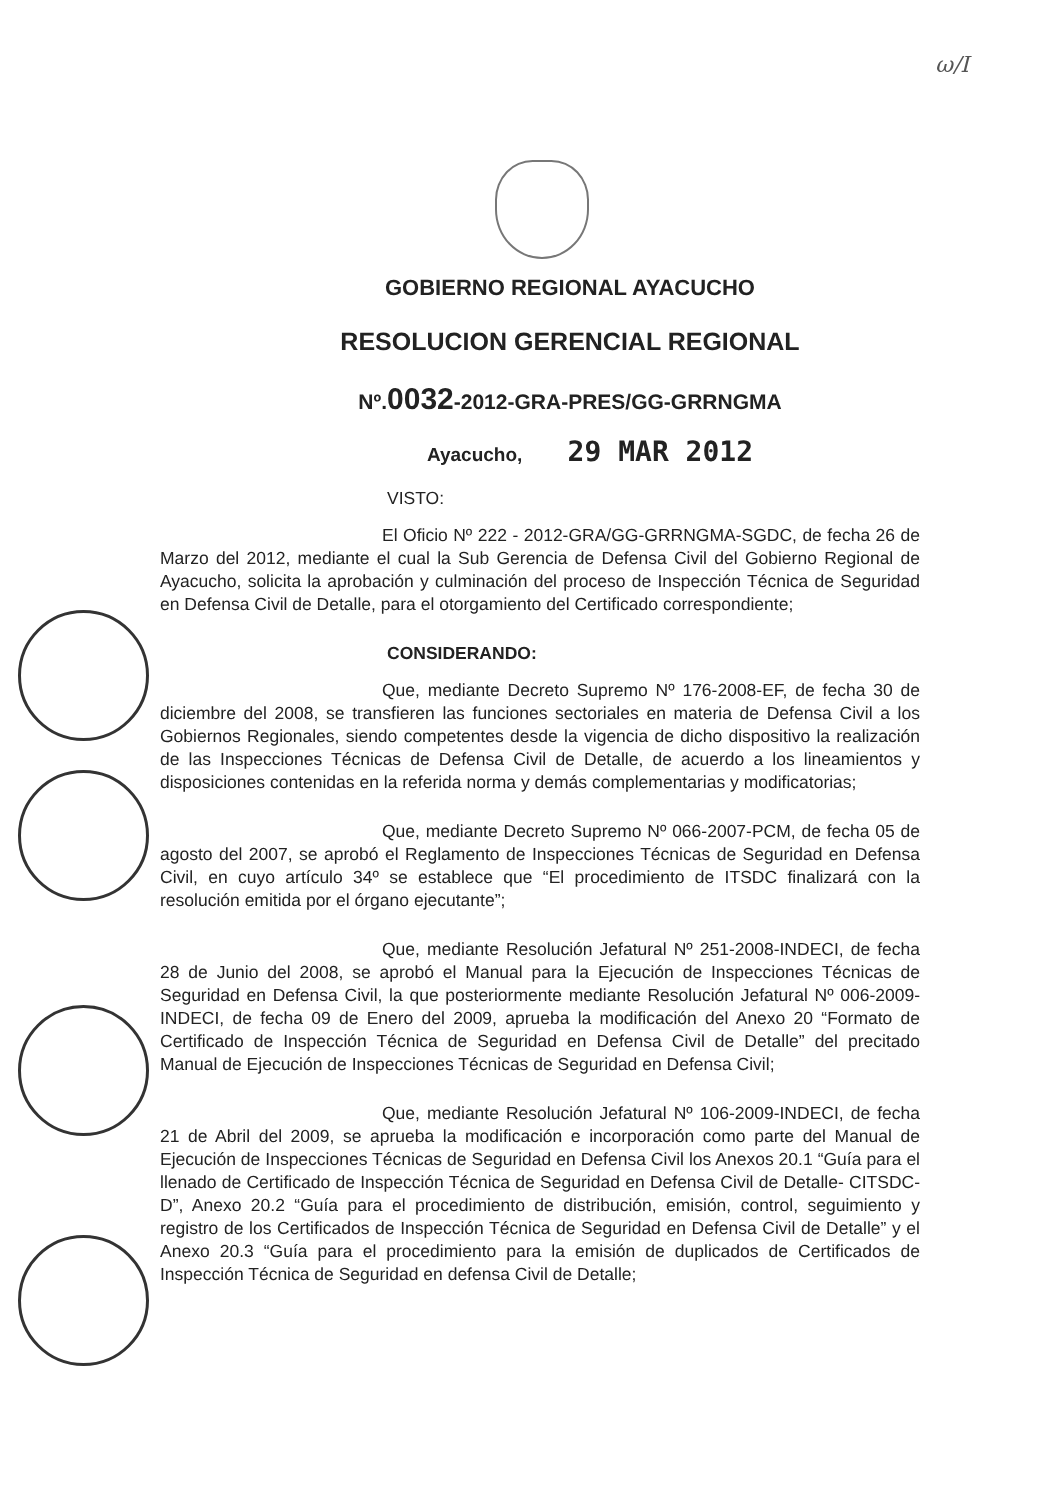ω/I
GOBIERNO REGIONAL AYACUCHO
RESOLUCION GERENCIAL REGIONAL
Nº.0032-2012-GRA-PRES/GG-GRRNGMA
Ayacucho, 29 MAR 2012
VISTO:
El Oficio Nº 222 - 2012-GRA/GG-GRRNGMA-SGDC, de fecha 26 de Marzo del 2012, mediante el cual la Sub Gerencia de Defensa Civil del Gobierno Regional de Ayacucho, solicita la aprobación y culminación del proceso de Inspección Técnica de Seguridad en Defensa Civil de Detalle, para el otorgamiento del Certificado correspondiente;
CONSIDERANDO:
Que, mediante Decreto Supremo Nº 176-2008-EF, de fecha 30 de diciembre del 2008, se transfieren las funciones sectoriales en materia de Defensa Civil a los Gobiernos Regionales, siendo competentes desde la vigencia de dicho dispositivo la realización de las Inspecciones Técnicas de Defensa Civil de Detalle, de acuerdo a los lineamientos y disposiciones contenidas en la referida norma y demás complementarias y modificatorias;
Que, mediante Decreto Supremo Nº 066-2007-PCM, de fecha 05 de agosto del 2007, se aprobó el Reglamento de Inspecciones Técnicas de Seguridad en Defensa Civil, en cuyo artículo 34º se establece que “El procedimiento de ITSDC finalizará con la resolución emitida por el órgano ejecutante”;
Que, mediante Resolución Jefatural Nº 251-2008-INDECI, de fecha 28 de Junio del 2008, se aprobó el Manual para la Ejecución de Inspecciones Técnicas de Seguridad en Defensa Civil, la que posteriormente mediante Resolución Jefatural Nº 006-2009-INDECI, de fecha 09 de Enero del 2009, aprueba la modificación del Anexo 20 “Formato de Certificado de Inspección Técnica de Seguridad en Defensa Civil de Detalle” del precitado Manual de Ejecución de Inspecciones Técnicas de Seguridad en Defensa Civil;
Que, mediante Resolución Jefatural Nº 106-2009-INDECI, de fecha 21 de Abril del 2009, se aprueba la modificación e incorporación como parte del Manual de Ejecución de Inspecciones Técnicas de Seguridad en Defensa Civil los Anexos 20.1 “Guía para el llenado de Certificado de Inspección Técnica de Seguridad en Defensa Civil de Detalle- CITSDC-D”, Anexo 20.2 “Guía para el procedimiento de distribución, emisión, control, seguimiento y registro de los Certificados de Inspección Técnica de Seguridad en Defensa Civil de Detalle” y el Anexo 20.3 “Guía para el procedimiento para la emisión de duplicados de Certificados de Inspección Técnica de Seguridad en defensa Civil de Detalle;